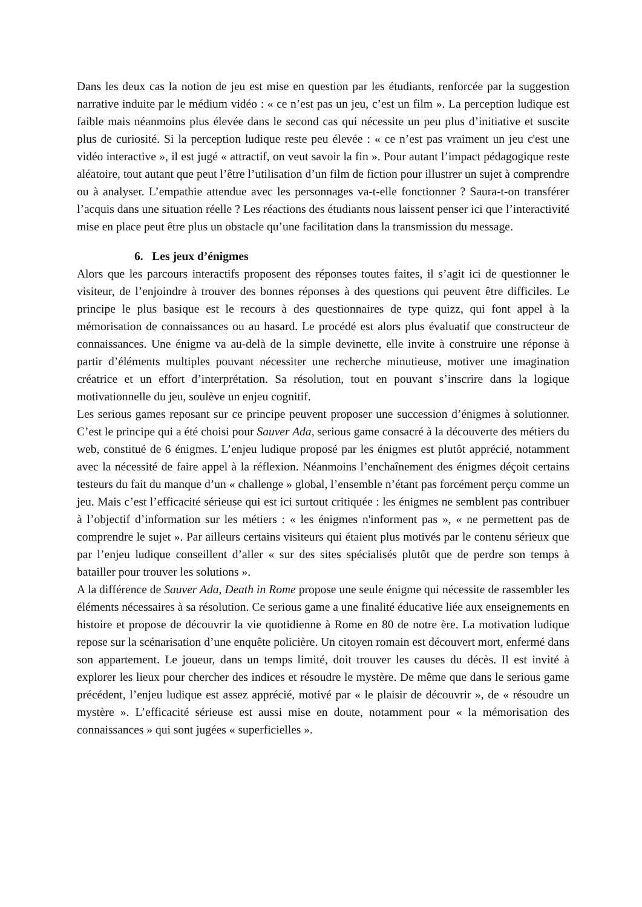Dans les deux cas la notion de jeu est mise en question par les étudiants, renforcée par la suggestion narrative induite par le médium vidéo : « ce n’est pas un jeu, c’est un film ». La perception ludique est faible mais néanmoins plus élevée dans le second cas qui nécessite un peu plus d’initiative et suscite plus de curiosité. Si la perception ludique reste peu élevée : « ce n’est pas vraiment un jeu c'est une vidéo interactive », il est jugé « attractif, on veut savoir la fin ». Pour autant l’impact pédagogique reste aléatoire, tout autant que peut l’être l’utilisation d’un film de fiction pour illustrer un sujet à comprendre ou à analyser. L’empathie attendue avec les personnages va-t-elle fonctionner ? Saura-t-on transférer l’acquis dans une situation réelle ? Les réactions des étudiants nous laissent penser ici que l’interactivité mise en place peut être plus un obstacle qu’une facilitation dans la transmission du message.
6. Les jeux d’énigmes
Alors que les parcours interactifs proposent des réponses toutes faites, il s’agit ici de questionner le visiteur, de l’enjoindre à trouver des bonnes réponses à des questions qui peuvent être difficiles. Le principe le plus basique est le recours à des questionnaires de type quizz, qui font appel à la mémorisation de connaissances ou au hasard. Le procédé est alors plus évaluatif que constructeur de connaissances. Une énigme va au-delà de la simple devinette, elle invite à construire une réponse à partir d’éléments multiples pouvant nécessiter une recherche minutieuse, motiver une imagination créatrice et un effort d’interprétation. Sa résolution, tout en pouvant s’inscrire dans la logique motivationnelle du jeu, soulève un enjeu cognitif.
Les serious games reposant sur ce principe peuvent proposer une succession d’énigmes à solutionner. C’est le principe qui a été choisi pour Sauver Ada, serious game consacré à la découverte des métiers du web, constitué de 6 énigmes. L’enjeu ludique proposé par les énigmes est plutôt apprécié, notamment avec la nécessité de faire appel à la réflexion. Néanmoins l’enchaînement des énigmes déçoit certains testeurs du fait du manque d’un « challenge » global, l’ensemble n’étant pas forcément perçu comme un jeu. Mais c’est l’efficacité sérieuse qui est ici surtout critiquée : les énigmes ne semblent pas contribuer à l’objectif d’information sur les métiers : « les énigmes n'informent pas », « ne permettent pas de comprendre le sujet ». Par ailleurs certains visiteurs qui étaient plus motivés par le contenu sérieux que par l’enjeu ludique conseillent d’aller « sur des sites spécialisés plutôt que de perdre son temps à batailler pour trouver les solutions ».
A la différence de Sauver Ada, Death in Rome propose une seule énigme qui nécessite de rassembler les éléments nécessaires à sa résolution. Ce serious game a une finalité éducative liée aux enseignements en histoire et propose de découvrir la vie quotidienne à Rome en 80 de notre ère. La motivation ludique repose sur la scénarisation d’une enquête policière. Un citoyen romain est découvert mort, enfermé dans son appartement. Le joueur, dans un temps limité, doit trouver les causes du décès. Il est invité à explorer les lieux pour chercher des indices et résoudre le mystère. De même que dans le serious game précédent, l’enjeu ludique est assez apprécié, motivé par « le plaisir de découvrir », de « résoudre un mystère ». L’efficacité sérieuse est aussi mise en doute, notamment pour « la mémorisation des connaissances » qui sont jugées « superficielles ».